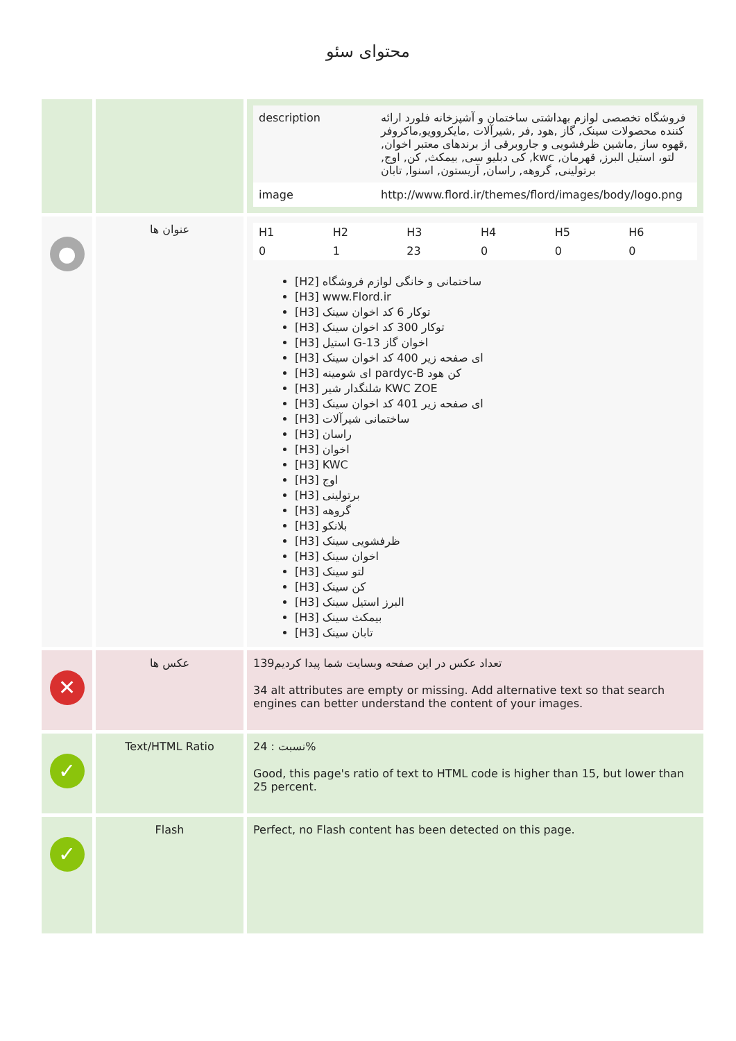محتوای سئو
| | | / description / فروشگاه تخصصی لوازم بهداشتی ساختمان و آشپزخانه فلورد ارائه کننده محصولات سینک, گاز ,هود ,فر ,شیرآلات ,مایکروویو,ماکروفر ,قهوه ساز ,ماشین ظرفشویی و جاروبرقی از برندهای معتبر اخوان, لتو، استیل البرز, قهرمان, kwc, کی دبلیو سی, بیمکث, کن, اوج, برتولینی, گروهه, راسان, آریستون, اسنوا, تابان / / image / http://www.flord.ir/themes/flord/images/body/logo.png / |
| ● | عنوان ها | / H1 / H2 / H3 / H4 / H5 / H6 / / 0 / 1 / 23 / 0 / 0 / 0 / [H2] ساختمانی و خانگی لوازم فروشگاه [H3] www.Flord.ir [H3] توکار 6 کد اخوان سینک [H3] توکار 300 کد اخوان سینک [H3] استیل G-13 اخوان گاز [H3] ای صفحه زیر 400 کد اخوان سینک [H3] ای شومینه pardyc-B کن هود [H3] شلنگدار شیر KWC ZOE [H3] ای صفحه زیر 401 کد اخوان سینک [H3] ساختمانی شیرآلات [H3] راسان [H3] اخوان [H3] KWC [H3] اوج [H3] برتولینی [H3] گروهه [H3] بلانکو [H3] ظرفشویی سینک [H3] اخوان سینک [H3] لتو سینک [H3] کن سینک [H3] البرز استیل سینک [H3] بیمکث سینک [H3] تابان سینک |
| ✕ | عکس ها | تعداد عکس در این صفحه وبسایت شما پیدا کردیم139 34 alt attributes are empty or missing. Add alternative text so that search engines can better understand the content of your images. |
| ✓ | Text/HTML Ratio | نسبت : 24% Good, this page's ratio of text to HTML code is higher than 15, but lower than 25 percent. |
| ✓ | Flash | Perfect, no Flash content has been detected on this page. |